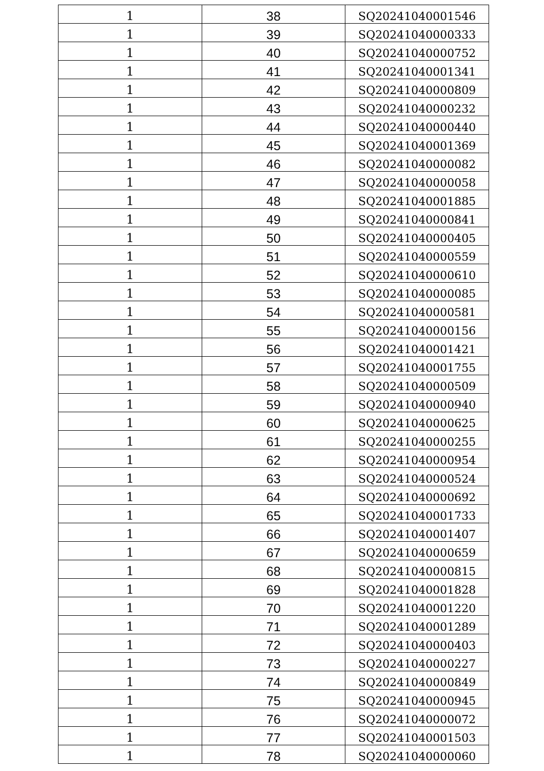| 1 | 38 | SQ20241040001546 |
| 1 | 39 | SQ20241040000333 |
| 1 | 40 | SQ20241040000752 |
| 1 | 41 | SQ20241040001341 |
| 1 | 42 | SQ20241040000809 |
| 1 | 43 | SQ20241040000232 |
| 1 | 44 | SQ20241040000440 |
| 1 | 45 | SQ20241040001369 |
| 1 | 46 | SQ20241040000082 |
| 1 | 47 | SQ20241040000058 |
| 1 | 48 | SQ20241040001885 |
| 1 | 49 | SQ20241040000841 |
| 1 | 50 | SQ20241040000405 |
| 1 | 51 | SQ20241040000559 |
| 1 | 52 | SQ20241040000610 |
| 1 | 53 | SQ20241040000085 |
| 1 | 54 | SQ20241040000581 |
| 1 | 55 | SQ20241040000156 |
| 1 | 56 | SQ20241040001421 |
| 1 | 57 | SQ20241040001755 |
| 1 | 58 | SQ20241040000509 |
| 1 | 59 | SQ20241040000940 |
| 1 | 60 | SQ20241040000625 |
| 1 | 61 | SQ20241040000255 |
| 1 | 62 | SQ20241040000954 |
| 1 | 63 | SQ20241040000524 |
| 1 | 64 | SQ20241040000692 |
| 1 | 65 | SQ20241040001733 |
| 1 | 66 | SQ20241040001407 |
| 1 | 67 | SQ20241040000659 |
| 1 | 68 | SQ20241040000815 |
| 1 | 69 | SQ20241040001828 |
| 1 | 70 | SQ20241040001220 |
| 1 | 71 | SQ20241040001289 |
| 1 | 72 | SQ20241040000403 |
| 1 | 73 | SQ20241040000227 |
| 1 | 74 | SQ20241040000849 |
| 1 | 75 | SQ20241040000945 |
| 1 | 76 | SQ20241040000072 |
| 1 | 77 | SQ20241040001503 |
| 1 | 78 | SQ20241040000060 |